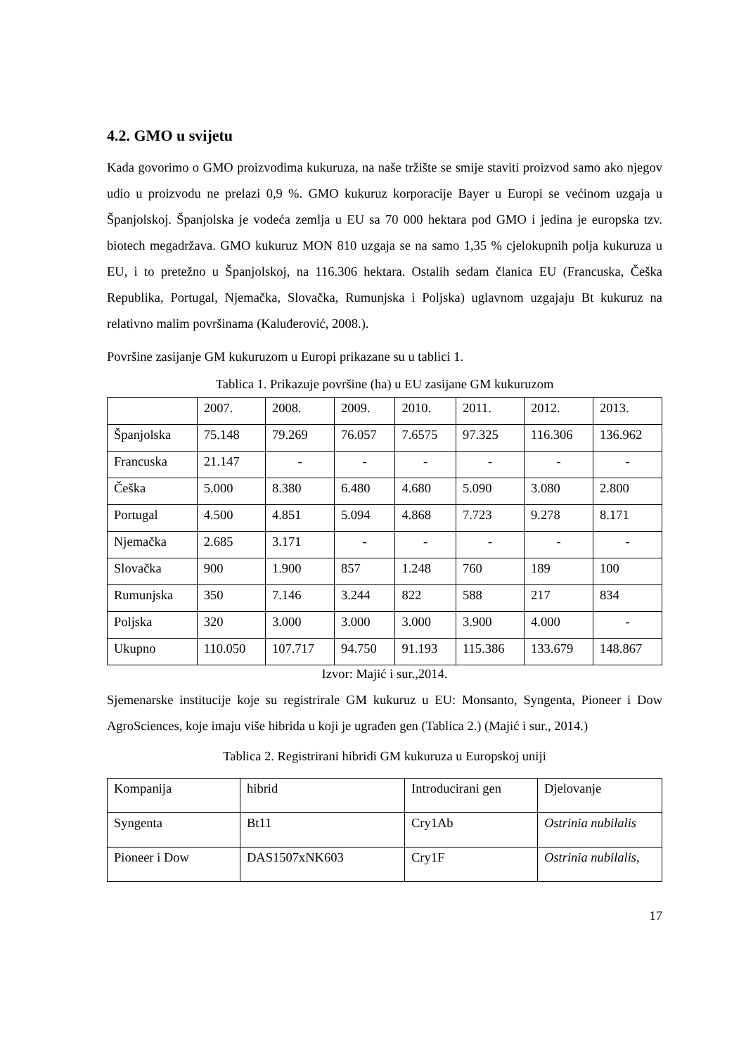4.2. GMO u svijetu
Kada govorimo o GMO proizvodima kukuruza, na naše tržište se smije staviti proizvod samo ako njegov udio u proizvodu ne prelazi 0,9 %. GMO kukuruz korporacije Bayer u Europi se većinom uzgaja u Španjolskoj. Španjolska je vodeća zemlja u EU sa 70 000 hektara pod GMO i jedina je europska tzv. biotech megadržava. GMO kukuruz MON 810 uzgaja se na samo 1,35 % cjelokupnih polja kukuruza u EU, i to pretežno u Španjolskoj, na 116.306 hektara. Ostalih sedam članica EU (Francuska, Češka Republika, Portugal, Njemačka, Slovačka, Rumunjska i Poljska) uglavnom uzgajaju Bt kukuruz na relativno malim površinama (Kaluđerović, 2008.).
Površine zasijanje GM kukuruzom u Europi prikazane su u tablici 1.
Tablica 1. Prikazuje površine (ha) u EU zasijane GM kukuruzom
| | 2007. | 2008. | 2009. | 2010. | 2011. | 2012. | 2013. |
| Španjolska | 75.148 | 79.269 | 76.057 | 7.6575 | 97.325 | 116.306 | 136.962 |
| Francuska | 21.147 | - | - | - | - | - | - |
| Češka | 5.000 | 8.380 | 6.480 | 4.680 | 5.090 | 3.080 | 2.800 |
| Portugal | 4.500 | 4.851 | 5.094 | 4.868 | 7.723 | 9.278 | 8.171 |
| Njemačka | 2.685 | 3.171 | - | - | - | - | - |
| Slovačka | 900 | 1.900 | 857 | 1.248 | 760 | 189 | 100 |
| Rumunjska | 350 | 7.146 | 3.244 | 822 | 588 | 217 | 834 |
| Poljska | 320 | 3.000 | 3.000 | 3.000 | 3.900 | 4.000 | - |
| Ukupno | 110.050 | 107.717 | 94.750 | 91.193 | 115.386 | 133.679 | 148.867 |
Izvor: Majić i sur.,2014.
Sjemenarske institucije koje su registrirale GM kukuruz u EU: Monsanto, Syngenta, Pioneer i Dow AgroSciences, koje imaju više hibrida u koji je ugrađen gen (Tablica 2.) (Majić i sur., 2014.)
Tablica 2. Registrirani hibridi GM kukuruza u Europskoj uniji
| Kompanija | hibrid | Introducirani gen | Djelovanje |
| Syngenta | Bt11 | Cry1Ab | Ostrinia nubilalis |
| Pioneer i Dow | DAS1507xNK603 | Cry1F | Ostrinia nubilalis, |
17